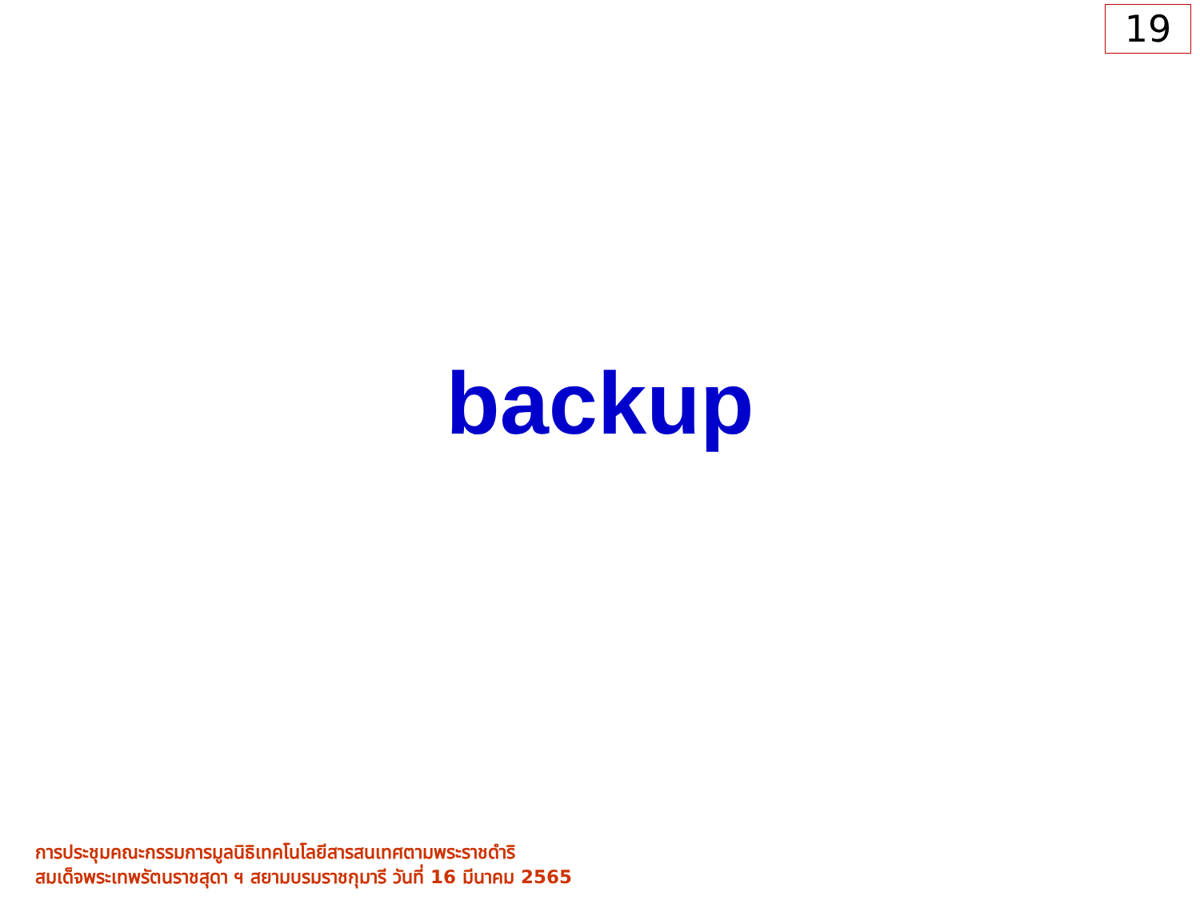19
backup
การประชุมคณะกรรมการมูลนิธิเทคโนโลยีสารสนเทศตามพระราชดำริ
สมเด็จพระเทพรัตนราชสุดา ฯ สยามบรมราชกุมารี วันที่ 16 มีนาคม 2565